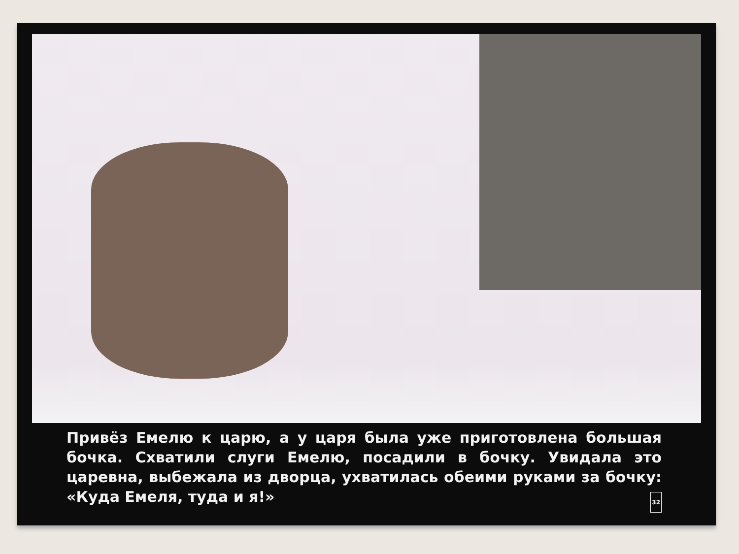Привёз Емелю к царю, а у царя была уже приготовлена большая бочка. Схватили слуги Емелю, посадили в бочку. Увидала это царевна, выбежала из дворца, ухватилась обеими руками за бочку: «Куда Емеля, туда и я!» 32